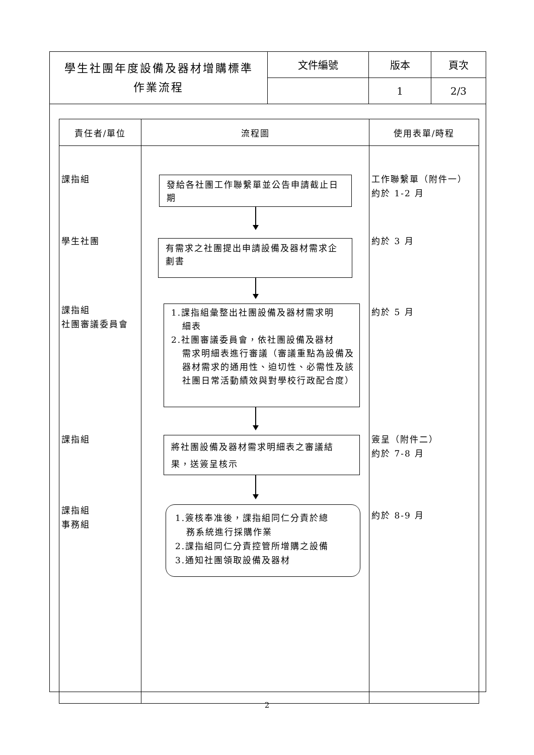| 學生社團年度設備及器材增購標準 作業流程 | 文件編號 | 版本 | 頁次 |
| | | 1 | 2/3 |
| 責任者/單位 | 流程圖 | 使用表單/時程 |
| --- | --- | --- |
| 課指組 | 發給各社團工作聯繫單並公告申請截止日期 | 工作聯繫單（附件一） 約於 1-2 月 |
| 學生社團 | 有需求之社團提出申請設備及器材需求企劃書 | 約於 3 月 |
| 課指組 社團審議委員會 | 1.課指組彙整出社團設備及器材需求明 細表 2.社團審議委員會，依社團設備及器材 需求明細表進行審議（審議重點為設備及器材需求的通用性、迫切性、必需性及該社團日常活動績效與對學校行政配合度） | 約於 5 月 |
| 課指組 | 將社團設備及器材需求明細表之審議結果，送簽呈核示 | 簽呈（附件二） 約於 7-8 月 |
| 課指組 事務組 | 1.簽核奉准後，課指組同仁分責於總 務系統進行採購作業 2.課指組同仁分責控管所增購之設備 3.通知社團領取設備及器材 | 約於 8-9 月 |
2